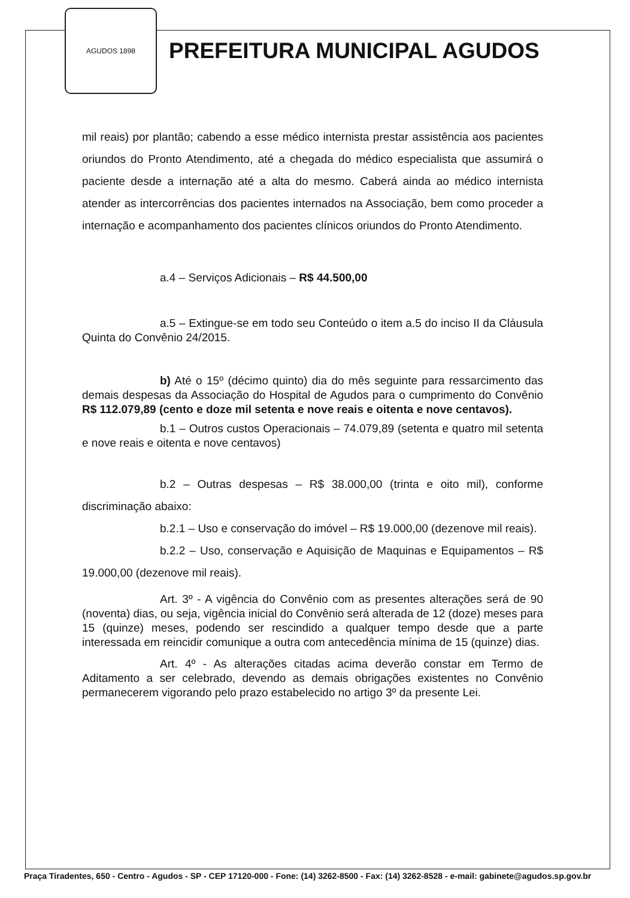AGUDOS 1898
PREFEITURA MUNICIPAL AGUDOS
mil reais) por plantão; cabendo a esse médico internista prestar assistência aos pacientes oriundos do Pronto Atendimento, até a chegada do médico especialista que assumirá o paciente desde a internação até a alta do mesmo. Caberá ainda ao médico internista atender as intercorrências dos pacientes internados na Associação, bem como proceder a internação e acompanhamento dos pacientes clínicos oriundos do Pronto Atendimento.
a.4 – Serviços Adicionais – R$ 44.500,00
a.5 – Extingue-se em todo seu Conteúdo o item a.5 do inciso II da Cláusula Quinta do Convênio 24/2015.
b) Até o 15º (décimo quinto) dia do mês seguinte para ressarcimento das demais despesas da Associação do Hospital de Agudos para o cumprimento do Convênio R$ 112.079,89 (cento e doze mil setenta e nove reais e oitenta e nove centavos).
b.1 – Outros custos Operacionais – 74.079,89 (setenta e quatro mil setenta e nove reais e oitenta e nove centavos)
b.2 – Outras despesas – R$ 38.000,00 (trinta e oito mil), conforme discriminação abaixo:
b.2.1 – Uso e conservação do imóvel – R$ 19.000,00 (dezenove mil reais).
b.2.2 – Uso, conservação e Aquisição de Maquinas e Equipamentos – R$ 19.000,00 (dezenove mil reais).
Art. 3º - A vigência do Convênio com as presentes alterações será de 90 (noventa) dias, ou seja, vigência inicial do Convênio será alterada de 12 (doze) meses para 15 (quinze) meses, podendo ser rescindido a qualquer tempo desde que a parte interessada em reincidir comunique a outra com antecedência mínima de 15 (quinze) dias.
Art. 4º - As alterações citadas acima deverão constar em Termo de Aditamento a ser celebrado, devendo as demais obrigações existentes no Convênio permanecerem vigorando pelo prazo estabelecido no artigo 3º da presente Lei.
Praça Tiradentes, 650 - Centro - Agudos - SP - CEP 17120-000 - Fone: (14) 3262-8500 - Fax: (14) 3262-8528 - e-mail: gabinete@agudos.sp.gov.br